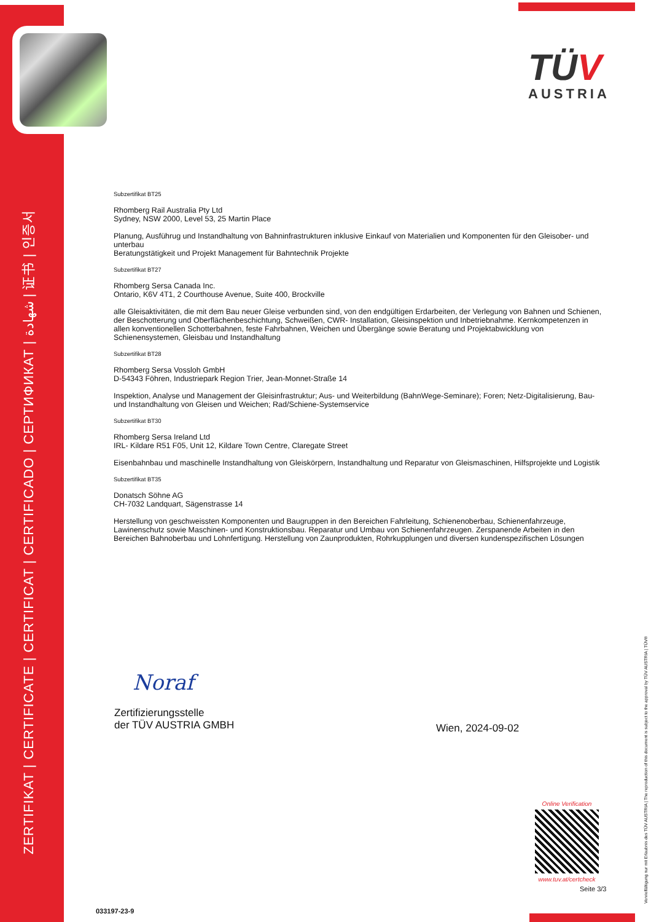ZERTIFIKAT | CERTIFICATE | CERTIFICAT | CERTIFICADO | СЕРТИФИКАТ | شهادة | 证书 | 인증서
TÜV
AUSTRIA
Subzertifikat BT25
Rhomberg Rail Australia Pty Ltd
Sydney, NSW 2000, Level 53, 25 Martin Place
Planung, Ausführug und Instandhaltung von Bahninfrastrukturen inklusive Einkauf von Materialien und Komponenten für den Gleisober- und unterbau
Beratungstätigkeit und Projekt Management für Bahntechnik Projekte
Subzertifikat BT27
Rhomberg Sersa Canada Inc.
Ontario, K6V 4T1, 2 Courthouse Avenue, Suite 400, Brockville
alle Gleisaktivitäten, die mit dem Bau neuer Gleise verbunden sind, von den endgültigen Erdarbeiten, der Verlegung von Bahnen und Schienen, der Beschotterung und Oberflächenbeschichtung, Schweißen, CWR- Installation, Gleisinspektion und Inbetriebnahme. Kernkompetenzen in allen konventionellen Schotterbahnen, feste Fahrbahnen, Weichen und Übergänge sowie Beratung und Projektabwicklung von Schienensystemen, Gleisbau und Instandhaltung
Subzertifikat BT28
Rhomberg Sersa Vossloh GmbH
D-54343 Föhren, Industriepark Region Trier, Jean-Monnet-Straße 14
Inspektion, Analyse und Management der Gleisinfrastruktur; Aus- und Weiterbildung (BahnWege-Seminare); Foren; Netz-Digitalisierung, Bau- und Instandhaltung von Gleisen und Weichen; Rad/Schiene-Systemservice
Subzertifikat BT30
Rhomberg Sersa Ireland Ltd
IRL- Kildare R51 F05, Unit 12, Kildare Town Centre, Claregate Street
Eisenbahnbau und maschinelle Instandhaltung von Gleiskörpern, Instandhaltung und Reparatur von Gleismaschinen, Hilfsprojekte und Logistik
Subzertifikat BT35
Donatsch Söhne AG
CH-7032 Landquart, Sägenstrasse 14
Herstellung von geschweissten Komponenten und Baugruppen in den Bereichen Fahrleitung, Schienenoberbau, Schienenfahrzeuge, Lawinenschutz sowie Maschinen- und Konstruktionsbau. Reparatur und Umbau von Schienenfahrzeugen. Zerspanende Arbeiten in den Bereichen Bahnoberbau und Lohnfertigung. Herstellung von Zaunprodukten, Rohrkupplungen und diversen kundenspezifischen Lösungen
Noraf
Zertifizierungsstelle
der TÜV AUSTRIA GMBH
Wien, 2024-09-02
Online Verification
www.tuv.at/certcheck
Seite 3/3
033197-23-9
Vervielfältigung nur mit Erlaubnis des TÜV AUSTRIA | The reproduction of this document is subject to the approval by TÜV AUSTRIA | TÜV®